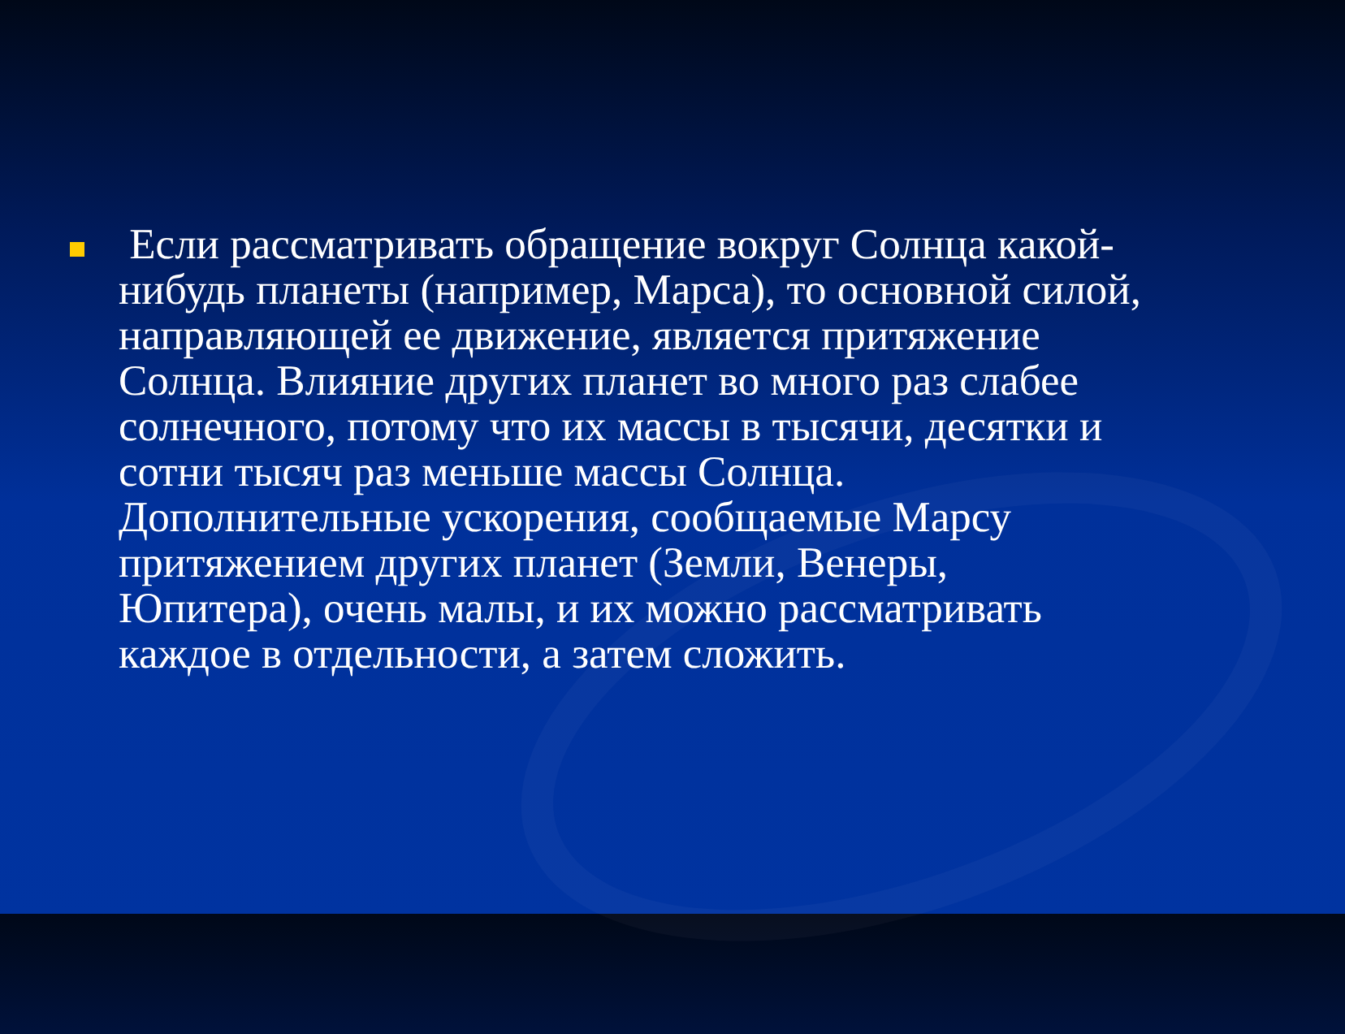Если рассматривать обращение вокруг Солнца какой-нибудь планеты (например, Марса), то основной силой, направляющей ее движение, является притяжение Солнца. Влияние других планет во много раз слабее солнечного, потому что их массы в тысячи, десятки и сотни тысяч раз меньше массы Солнца. Дополнительные ускорения, сообщаемые Марсу притяжением других планет (Земли, Венеры, Юпитера), очень малы, и их можно рассматривать каждое в отдельности, а затем сложить.